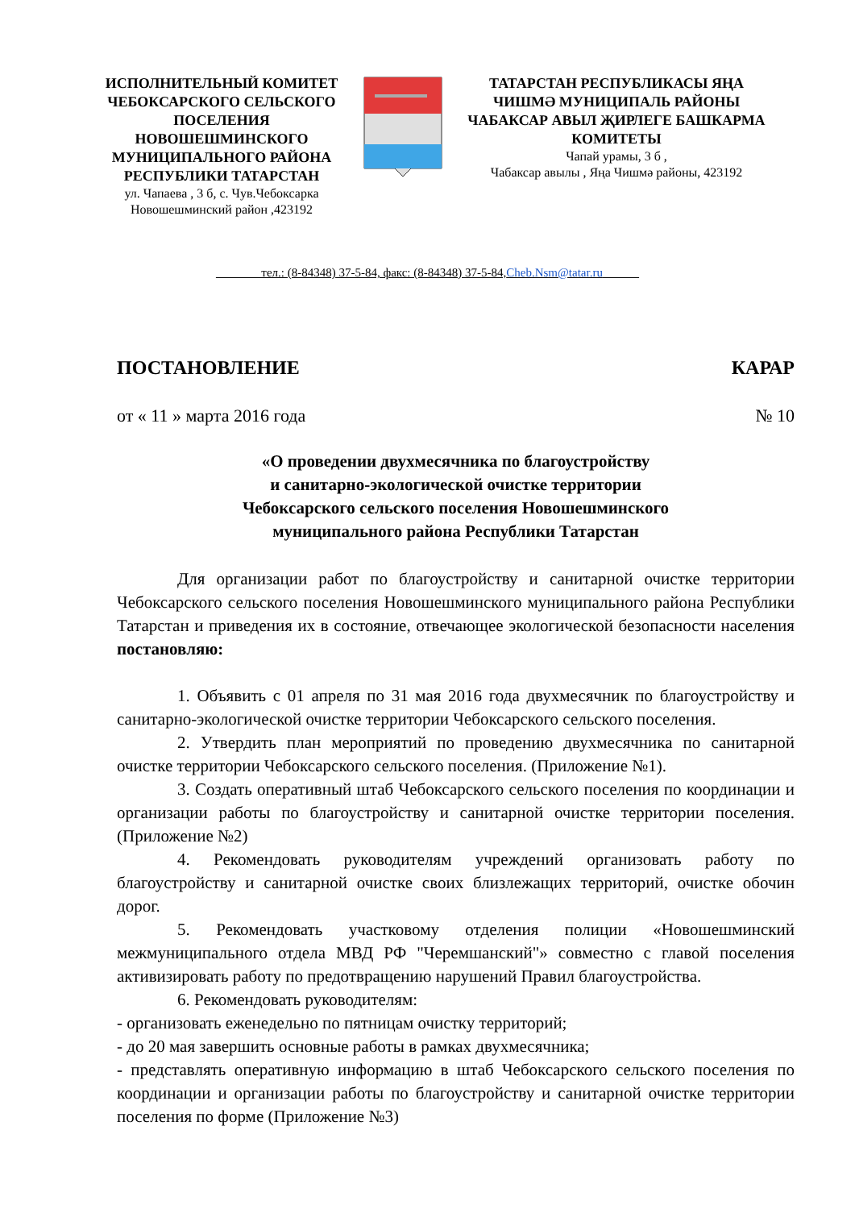ИСПОЛНИТЕЛЬНЫЙ КОМИТЕТ ЧЕБОКСАРСКОГО СЕЛЬСКОГО ПОСЕЛЕНИЯ НОВОШЕШМИНСКОГО МУНИЦИПАЛЬНОГО РАЙОНА РЕСПУБЛИКИ ТАТАРСТАН
ул. Чапаева , 3 б, с. Чув.Чебоксарка
Новошешминский район ,423192
ТАТАРСТАН РЕСПУБЛИКАСЫ ЯҢА ЧИШМӘ МУНИЦИПАЛЬ РАЙОНЫ ЧАБАКСАР АВЫЛ ҖИРЛЕГЕ БАШКАРМА КОМИТЕТЫ
Чапай урамы, 3 б ,
Чабаксар авылы , Яңа Чишмә районы, 423192
_______ тел.: (8-84348) 37-5-84, факс: (8-84348) 37-5-84,Cheb.Nsm@tatar.ru______
ПОСТАНОВЛЕНИЕ КАРАР
от « 11 » марта 2016 года № 10
«О проведении двухмесячника по благоустройству
и санитарно-экологической очистке территории
Чебоксарского сельского поселения Новошешминского
муниципального района Республики Татарстан
Для организации работ по благоустройству и санитарной очистке территории Чебоксарского сельского поселения Новошешминского муниципального района Республики Татарстан и приведения их в состояние, отвечающее экологической безопасности населения постановляю:
1. Объявить с 01 апреля по 31 мая 2016 года двухмесячник по благоустройству и санитарно-экологической очистке территории Чебоксарского сельского поселения.
2. Утвердить план мероприятий по проведению двухмесячника по санитарной очистке территории Чебоксарского сельского поселения. (Приложение №1).
3. Создать оперативный штаб Чебоксарского сельского поселения по координации и организации работы по благоустройству и санитарной очистке территории поселения. (Приложение №2)
4. Рекомендовать руководителям учреждений организовать работу по благоустройству и санитарной очистке своих близлежащих территорий, очистке обочин дорог.
5. Рекомендовать участковому отделения полиции «Новошешминский межмуниципального отдела МВД РФ "Черемшанский"» совместно с главой поселения активизировать работу по предотвращению нарушений Правил благоустройства.
6. Рекомендовать руководителям:
- организовать еженедельно по пятницам очистку территорий;
- до 20 мая завершить основные работы в рамках двухмесячника;
- представлять оперативную информацию в штаб Чебоксарского сельского поселения по координации и организации работы по благоустройству и санитарной очистке территории поселения по форме (Приложение №3)